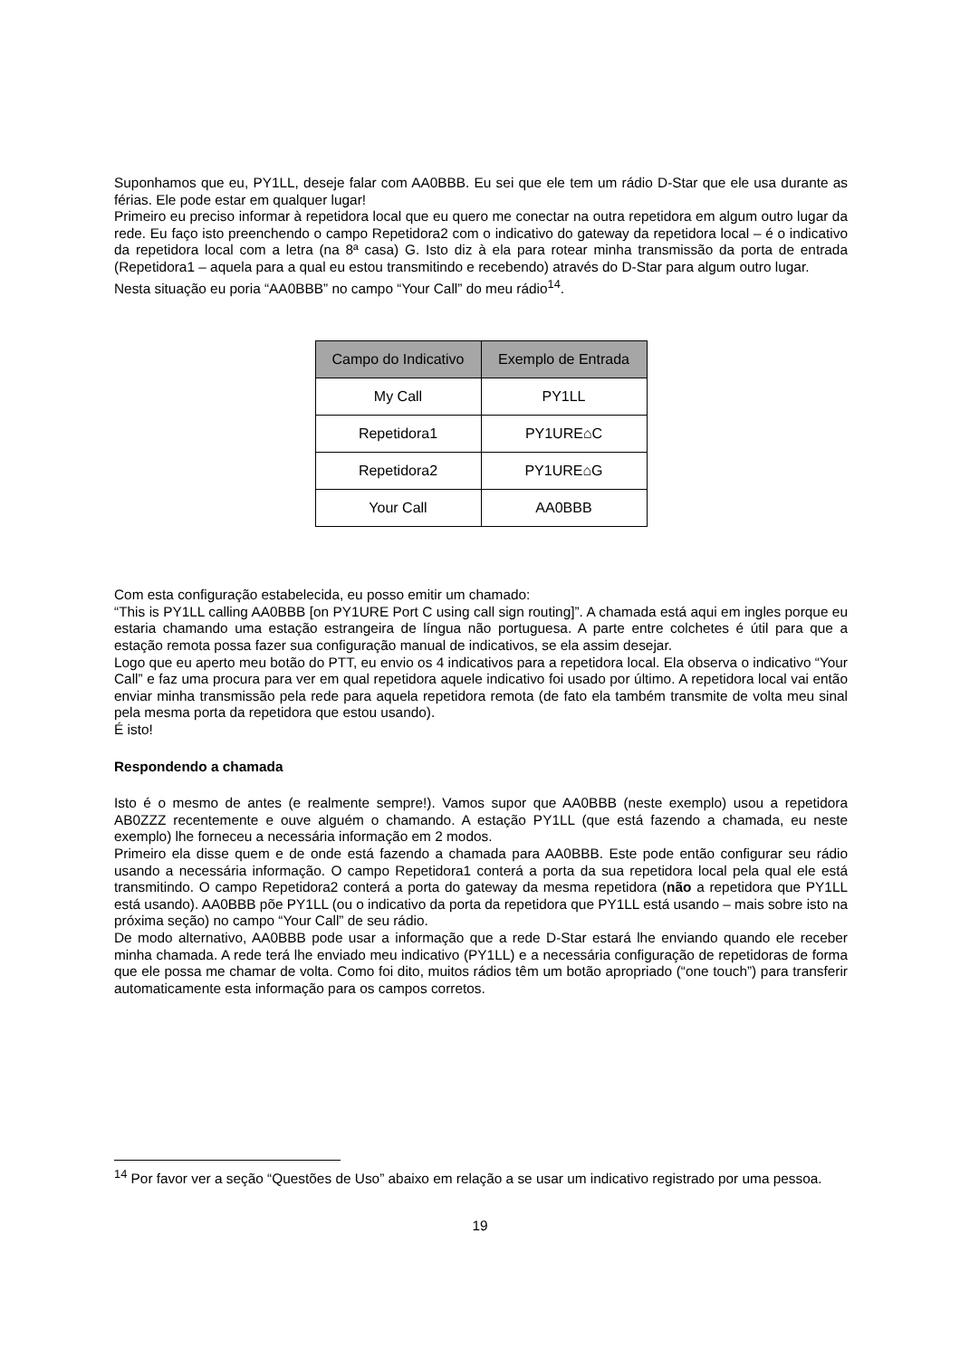Suponhamos que eu, PY1LL, deseje falar com AA0BBB. Eu sei que ele tem um rádio D-Star que ele usa durante as férias. Ele pode estar em qualquer lugar!
Primeiro eu preciso informar à repetidora local que eu quero me conectar na outra repetidora em algum outro lugar da rede. Eu faço isto preenchendo o campo Repetidora2 com o indicativo do gateway da repetidora local – é o indicativo da repetidora local com a letra (na 8ª casa) G. Isto diz à ela para rotear minha transmissão da porta de entrada (Repetidora1 – aquela para a qual eu estou transmitindo e recebendo) através do D-Star para algum outro lugar.
Nesta situação eu poria “AA0BBB” no campo “Your Call” do meu rádio<sup>14</sup>.
| Campo do Indicativo | Exemplo de Entrada |
| --- | --- |
| My Call | PY1LL |
| Repetidora1 | PY1URE⌂C |
| Repetidora2 | PY1URE⌂G |
| Your Call | AA0BBB |
Com esta configuração estabelecida, eu posso emitir um chamado:
“This is PY1LL calling AA0BBB [on PY1URE Port C using call sign routing]”. A chamada está aqui em ingles porque eu estaria chamando uma estação estrangeira de língua não portuguesa. A parte entre colchetes é útil para que a estação remota possa fazer sua configuração manual de indicativos, se ela assim desejar.
Logo que eu aperto meu botão do PTT, eu envio os 4 indicativos para a repetidora local. Ela observa o indicativo “Your Call” e faz uma procura para ver em qual repetidora aquele indicativo foi usado por último. A repetidora local vai então enviar minha transmissão pela rede para aquela repetidora remota (de fato ela também transmite de volta meu sinal pela mesma porta da repetidora que estou usando).
É isto!
Respondendo a chamada
Isto é o mesmo de antes (e realmente sempre!). Vamos supor que AA0BBB (neste exemplo) usou a repetidora AB0ZZZ recentemente e ouve alguém o chamando. A estação PY1LL (que está fazendo a chamada, eu neste exemplo) lhe forneceu a necessária informação em 2 modos.
Primeiro ela disse quem e de onde está fazendo a chamada para AA0BBB. Este pode então configurar seu rádio usando a necessária informação. O campo Repetidora1 conterá a porta da sua repetidora local pela qual ele está transmitindo. O campo Repetidora2 conterá a porta do gateway da mesma repetidora (não a repetidora que PY1LL está usando). AA0BBB põe PY1LL (ou o indicativo da porta da repetidora que PY1LL está usando – mais sobre isto na próxima seção) no campo “Your Call” de seu rádio.
De modo alternativo, AA0BBB pode usar a informação que a rede D-Star estará lhe enviando quando ele receber minha chamada. A rede terá lhe enviado meu indicativo (PY1LL) e a necessária configuração de repetidoras de forma que ele possa me chamar de volta. Como foi dito, muitos rádios têm um botão apropriado (“one touch”) para transferir automaticamente esta informação para os campos corretos.
<sup>14</sup> Por favor ver a seção “Questões de Uso” abaixo em relação a se usar um indicativo registrado por uma pessoa.
19